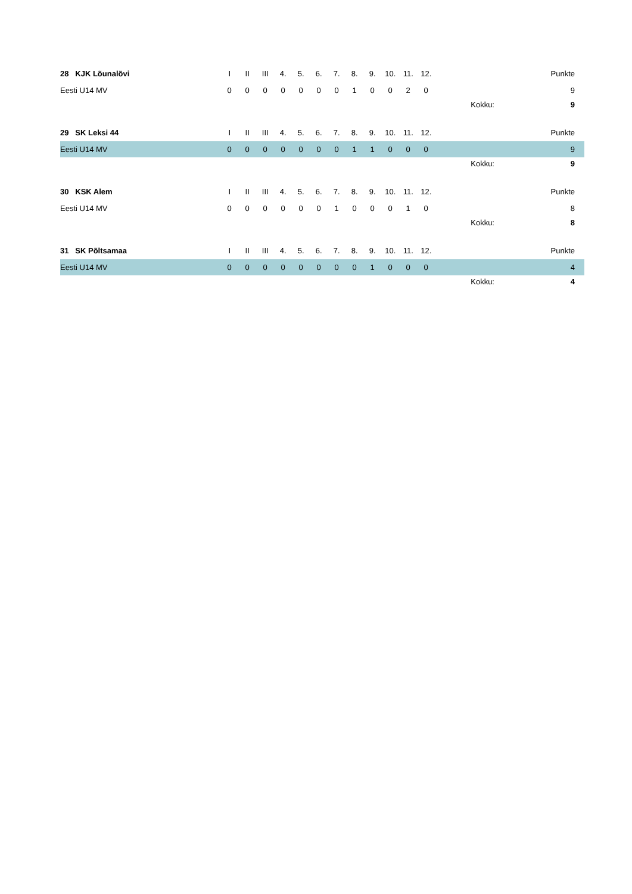| 28 KJK Lõunalõvi | I | II | III | 4. | 5. | 6. | 7. | 8. | 9. | 10. | 11. | 12. | | | Punkte |
| Eesti U14 MV | 0 | 0 | 0 | 0 | 0 | 0 | 0 | 1 | 0 | 0 | 2 | 0 | | | 9 |
| | | | | | | | | | | | | | | Kokku: | 9 |
| 29 SK Leksi 44 | I | II | III | 4. | 5. | 6. | 7. | 8. | 9. | 10. | 11. | 12. | | | Punkte |
| Eesti U14 MV | 0 | 0 | 0 | 0 | 0 | 0 | 0 | 1 | 1 | 0 | 0 | 0 | | | 9 |
| | | | | | | | | | | | | | | Kokku: | 9 |
| 30 KSK Alem | I | II | III | 4. | 5. | 6. | 7. | 8. | 9. | 10. | 11. | 12. | | | Punkte |
| Eesti U14 MV | 0 | 0 | 0 | 0 | 0 | 0 | 1 | 0 | 0 | 0 | 1 | 0 | | | 8 |
| | | | | | | | | | | | | | | Kokku: | 8 |
| 31 SK Põltsamaa | I | II | III | 4. | 5. | 6. | 7. | 8. | 9. | 10. | 11. | 12. | | | Punkte |
| Eesti U14 MV | 0 | 0 | 0 | 0 | 0 | 0 | 0 | 0 | 1 | 0 | 0 | 0 | | | 4 |
| | | | | | | | | | | | | | | Kokku: | 4 |